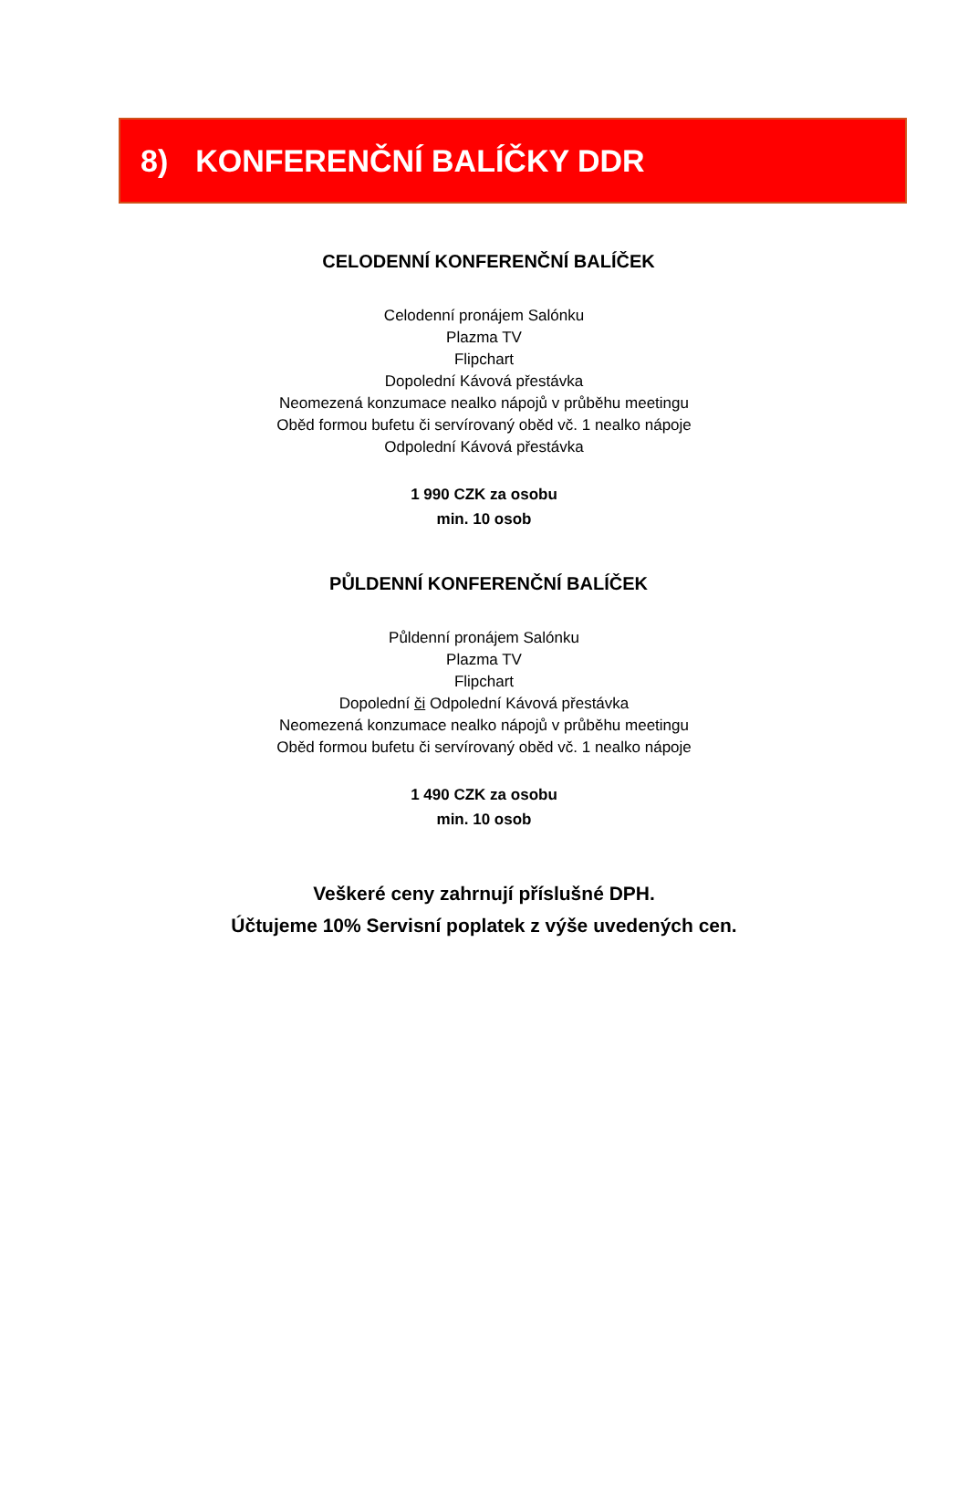8) KONFERENČNÍ BALÍČKY DDR
CELODENNÍ KONFERENČNÍ BALÍČEK
Celodenní pronájem Salónku
Plazma TV
Flipchart
Dopolední Kávová přestávka
Neomezená konzumace nealko nápojů v průběhu meetingu
Oběd formou bufetu či servírovaný oběd vč. 1 nealko nápoje
Odpolední Kávová přestávka
1 990 CZK za osobu
min. 10 osob
PŮLDENNÍ KONFERENČNÍ BALÍČEK
Půldenní pronájem Salónku
Plazma TV
Flipchart
Dopolední či Odpolední Kávová přestávka
Neomezená konzumace nealko nápojů v průběhu meetingu
Oběd formou bufetu či servírovaný oběd vč. 1 nealko nápoje
1 490 CZK za osobu
min. 10 osob
Veškeré ceny zahrnují příslušné DPH.
Účtujeme 10% Servisní poplatek z výše uvedených cen.